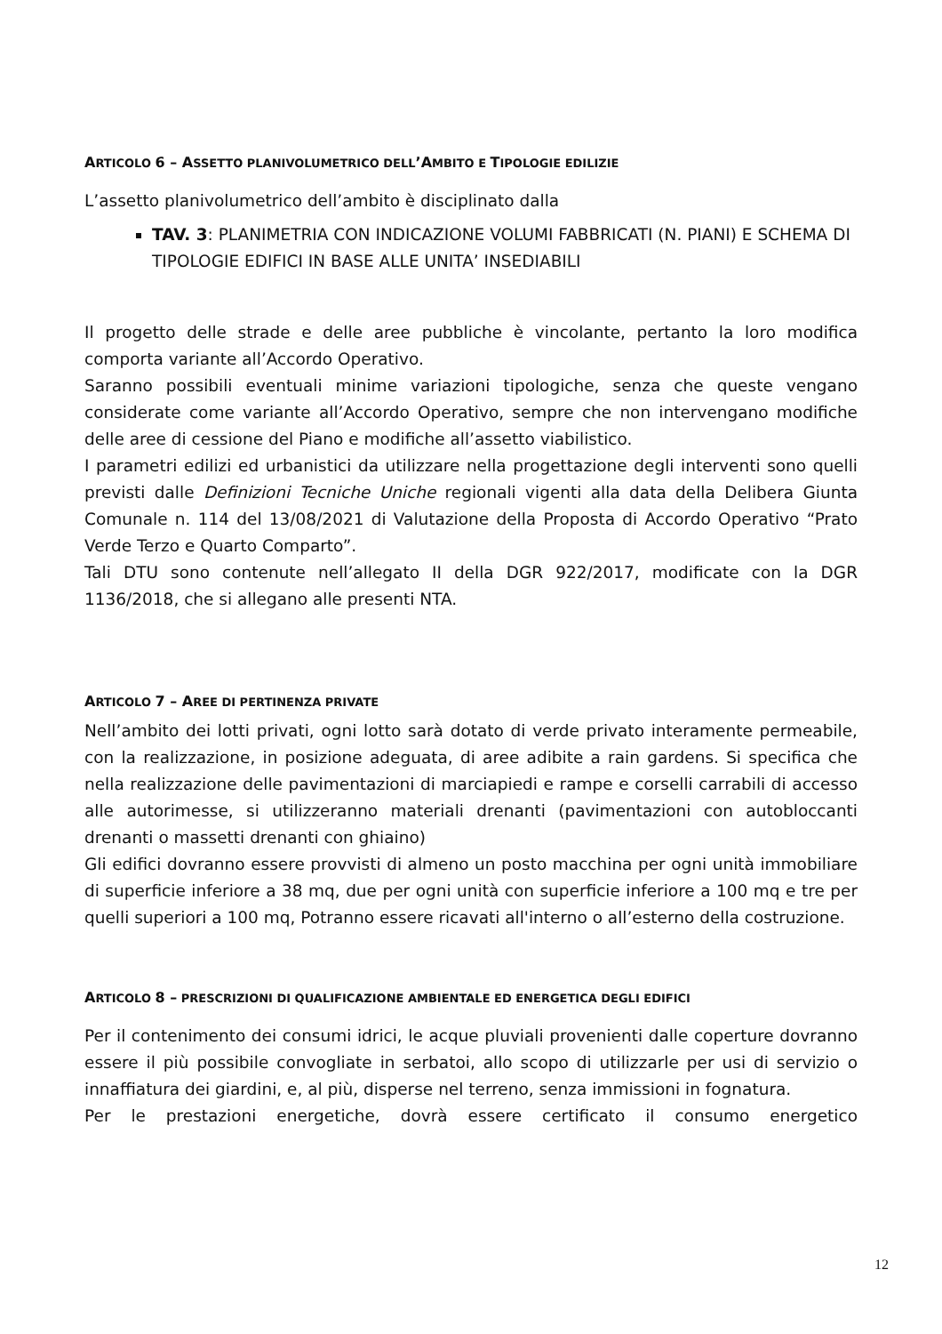ARTICOLO 6 – ASSETTO PLANIVOLUMETRICO DELL’AMBITO E TIPOLOGIE EDILIZIE
L’assetto planivolumetrico dell’ambito è disciplinato dalla
TAV. 3: PLANIMETRIA CON INDICAZIONE VOLUMI FABBRICATI (N. PIANI) E SCHEMA DI TIPOLOGIE EDIFICI IN BASE ALLE UNITA’ INSEDIABILI
Il progetto delle strade e delle aree pubbliche è vincolante, pertanto la loro modifica comporta variante all’Accordo Operativo.
Saranno possibili eventuali minime variazioni tipologiche, senza che queste vengano considerate come variante all’Accordo Operativo, sempre che non intervengano modifiche delle aree di cessione del Piano e modifiche all’assetto viabilistico.
I parametri edilizi ed urbanistici da utilizzare nella progettazione degli interventi sono quelli previsti dalle Definizioni Tecniche Uniche regionali vigenti alla data della Delibera Giunta Comunale n. 114 del 13/08/2021 di Valutazione della Proposta di Accordo Operativo “Prato Verde Terzo e Quarto Comparto”.
Tali DTU sono contenute nell’allegato II della DGR 922/2017, modificate con la DGR 1136/2018, che si allegano alle presenti NTA.
ARTICOLO 7 – AREE DI PERTINENZA PRIVATE
Nell’ambito dei lotti privati, ogni lotto sarà dotato di verde privato interamente permeabile, con la realizzazione, in posizione adeguata, di aree adibite a rain gardens. Si specifica che nella realizzazione delle pavimentazioni di marciapiedi e rampe e corselli carrabili di accesso alle autorimesse, si utilizzeranno materiali drenanti (pavimentazioni con autobloccanti drenanti o massetti drenanti con ghiaino)
Gli edifici dovranno essere provvisti di almeno un posto macchina per ogni unità immobiliare di superficie inferiore a 38 mq, due per ogni unità con superficie inferiore a 100 mq e tre per quelli superiori a 100 mq, Potranno essere ricavati all'interno o all’esterno della costruzione.
ARTICOLO 8 – PRESCRIZIONI DI QUALIFICAZIONE AMBIENTALE ED ENERGETICA DEGLI EDIFICI
Per il contenimento dei consumi idrici, le acque pluviali provenienti dalle coperture dovranno essere il più possibile convogliate in serbatoi, allo scopo di utilizzarle per usi di servizio o innaffiatura dei giardini, e, al più, disperse nel terreno, senza immissioni in fognatura.
Per le prestazioni energetiche, dovrà essere certificato il consumo energetico
12